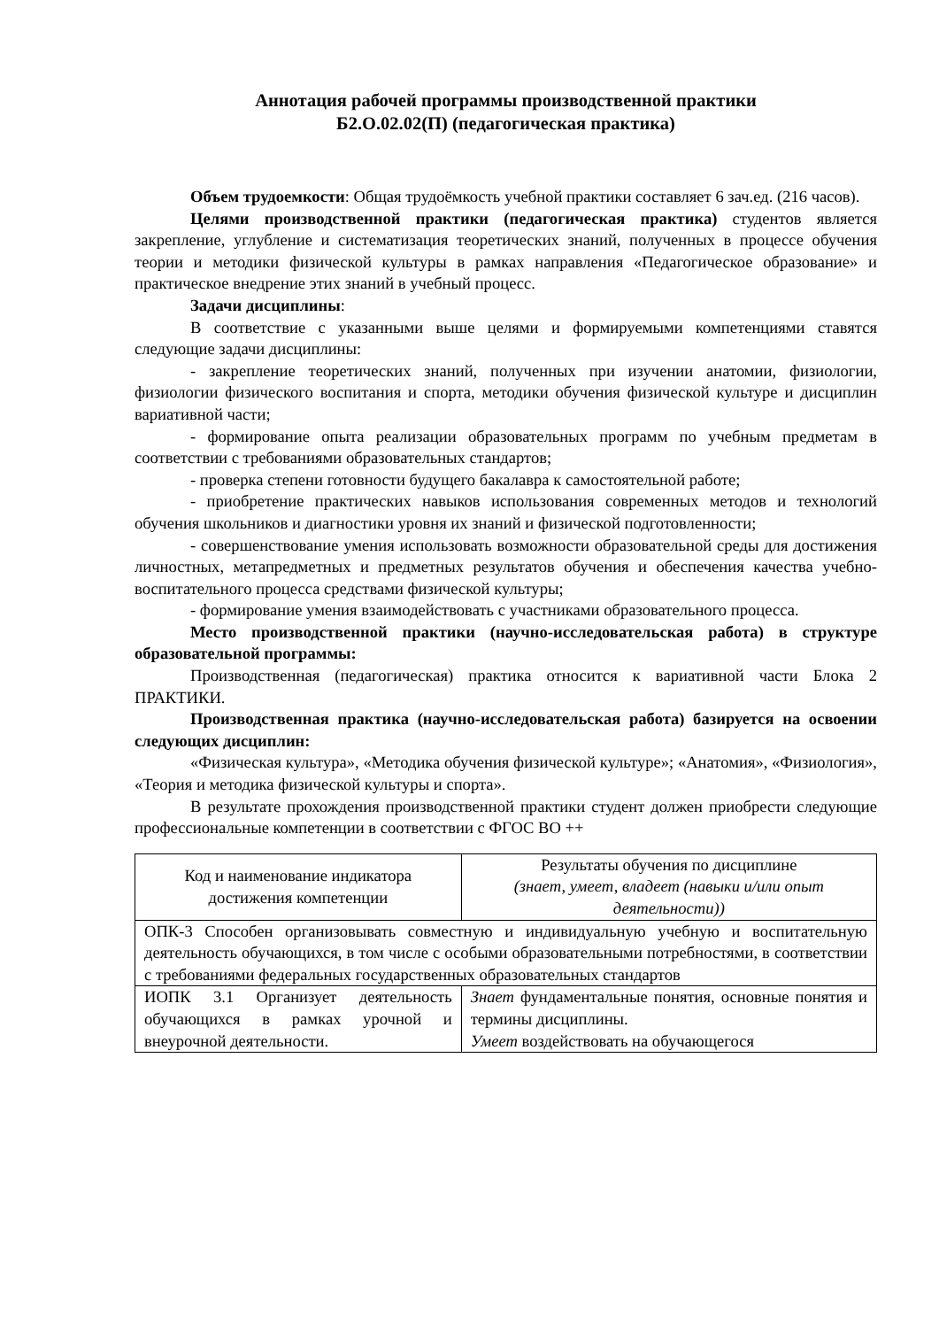Аннотация рабочей программы производственной практики
Б2.О.02.02(П) (педагогическая практика)
Объем трудоемкости: Общая трудоёмкость учебной практики составляет 6 зач.ед. (216 часов).
Целями производственной практики (педагогическая практика) студентов является закрепление, углубление и систематизация теоретических знаний, полученных в процессе обучения теории и методики физической культуры в рамках направления «Педагогическое образование» и практическое внедрение этих знаний в учебный процесс.
Задачи дисциплины:
В соответствие с указанными выше целями и формируемыми компетенциями ставятся следующие задачи дисциплины:
- закрепление теоретических знаний, полученных при изучении анатомии, физиологии, физиологии физического воспитания и спорта, методики обучения физической культуре и дисциплин вариативной части;
- формирование опыта реализации образовательных программ по учебным предметам в соответствии с требованиями образовательных стандартов;
- проверка степени готовности будущего бакалавра к самостоятельной работе;
- приобретение практических навыков использования современных методов и технологий обучения школьников и диагностики уровня их знаний и физической подготовленности;
- совершенствование умения использовать возможности образовательной среды для достижения личностных, метапредметных и предметных результатов обучения и обеспечения качества учебно-воспитательного процесса средствами физической культуры;
- формирование умения взаимодействовать с участниками образовательного процесса.
Место производственной практики (научно-исследовательская работа) в структуре образовательной программы:
Производственная (педагогическая) практика относится к вариативной части Блока 2 ПРАКТИКИ.
Производственная практика (научно-исследовательская работа) базируется на освоении следующих дисциплин:
«Физическая культура», «Методика обучения физической культуре»; «Анатомия», «Физиология», «Теория и методика физической культуры и спорта».
В результате прохождения производственной практики студент должен приобрести следующие профессиональные компетенции в соответствии с ФГОС ВО ++
| Код и наименование индикатора достижения компетенции | Результаты обучения по дисциплине (знает, умеет, владеет (навыки и/или опыт деятельности)) |
| ОПК-3 Способен организовывать совместную и индивидуальную учебную и воспитательную деятельность обучающихся, в том числе с особыми образовательными потребностями, в соответствии с требованиями федеральных государственных образовательных стандартов | |
| ИОПК 3.1 Организует деятельность обучающихся в рамках урочной и внеурочной деятельности. | Знает фундаментальные понятия, основные понятия и термины дисциплины. Умеет воздействовать на обучающегося |